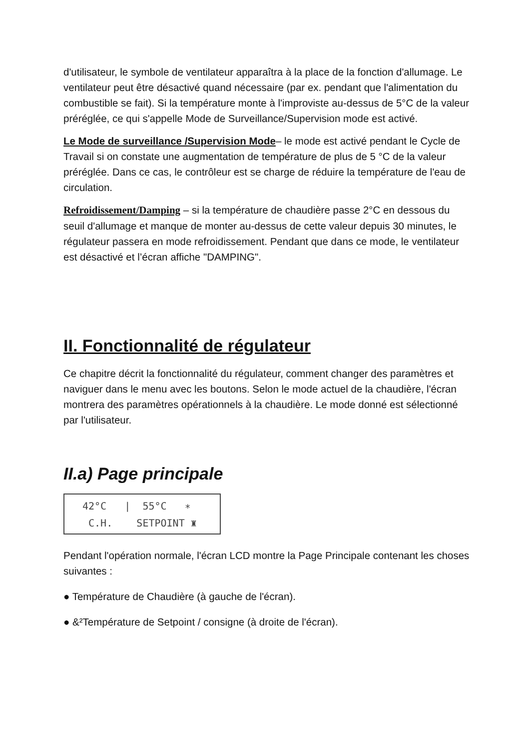d'utilisateur, le symbole de ventilateur apparaîtra à la place de la fonction d'allumage. Le ventilateur peut être désactivé quand nécessaire (par ex. pendant que l'alimentation du combustible se fait). Si la température monte à l'improviste au-dessus de 5°C de la valeur préréglée, ce qui s'appelle Mode de Surveillance/Supervision mode est activé.
Le Mode de surveillance /Supervision Mode– le mode est activé pendant le Cycle de Travail si on constate une augmentation de température de plus de 5 °C de la valeur préréglée. Dans ce cas, le contrôleur est se charge de réduire la température de l'eau de circulation.
Refroidissement/Damping – si la température de chaudière passe 2°C en dessous du seuil d'allumage et manque de monter au-dessus de cette valeur depuis 30 minutes, le régulateur passera en mode refroidissement. Pendant que dans ce mode, le ventilateur est désactivé et l’écran affiche "DAMPING".
II. Fonctionnalité de régulateur
Ce chapitre décrit la fonctionnalité du régulateur, comment changer des paramètres et naviguer dans le menu avec les boutons. Selon le mode actuel de la chaudière, l'écran montrera des paramètres opérationnels à la chaudière. Le mode donné est sélectionné par l'utilisateur.
II.a) Page principale
42°C | 55°C ∗ C.H. SETPOINT ♜
Pendant l'opération normale, l'écran LCD montre la Page Principale contenant les choses suivantes :
● Température de Chaudière (à gauche de l'écran).
● &²Température de Setpoint / consigne (à droite de l'écran).